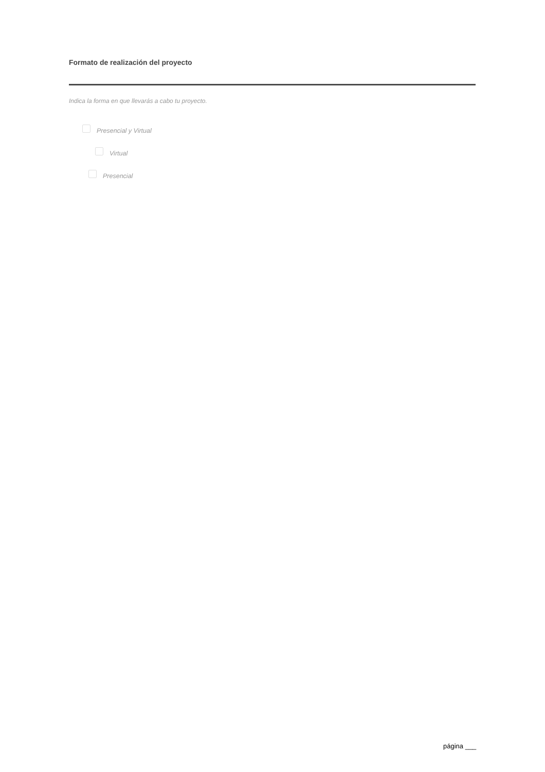Formato de realización del proyecto
Indica la forma en que llevarás a cabo tu proyecto.
Presencial y Virtual
Virtual
Presencial
página ___